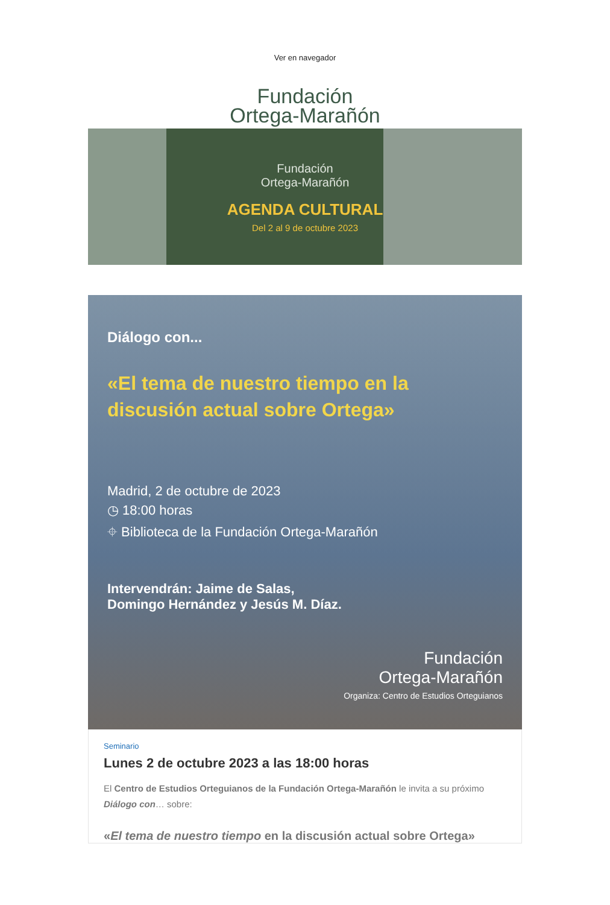Ver en navegador
Fundación
Ortega-Marañón
Fundación
Ortega-Marañón
AGENDA CULTURAL
Del 2 al 9 de octubre 2023
Diálogo con...
«El tema de nuestro tiempo en la discusión actual sobre Ortega»
Madrid, 2 de octubre de 2023
◷ 18:00 horas
⌖ Biblioteca de la Fundación Ortega-Marañón
Intervendrán: Jaime de Salas,
Domingo Hernández y Jesús M. Díaz.
Fundación
Ortega-Marañón
Organiza: Centro de Estudios Orteguianos
Seminario
Lunes 2 de octubre 2023 a las 18:00 horas
El Centro de Estudios Orteguianos de la Fundación Ortega-Marañón le invita a su próximo Diálogo con… sobre:
«El tema de nuestro tiempo en la discusión actual sobre Ortega»